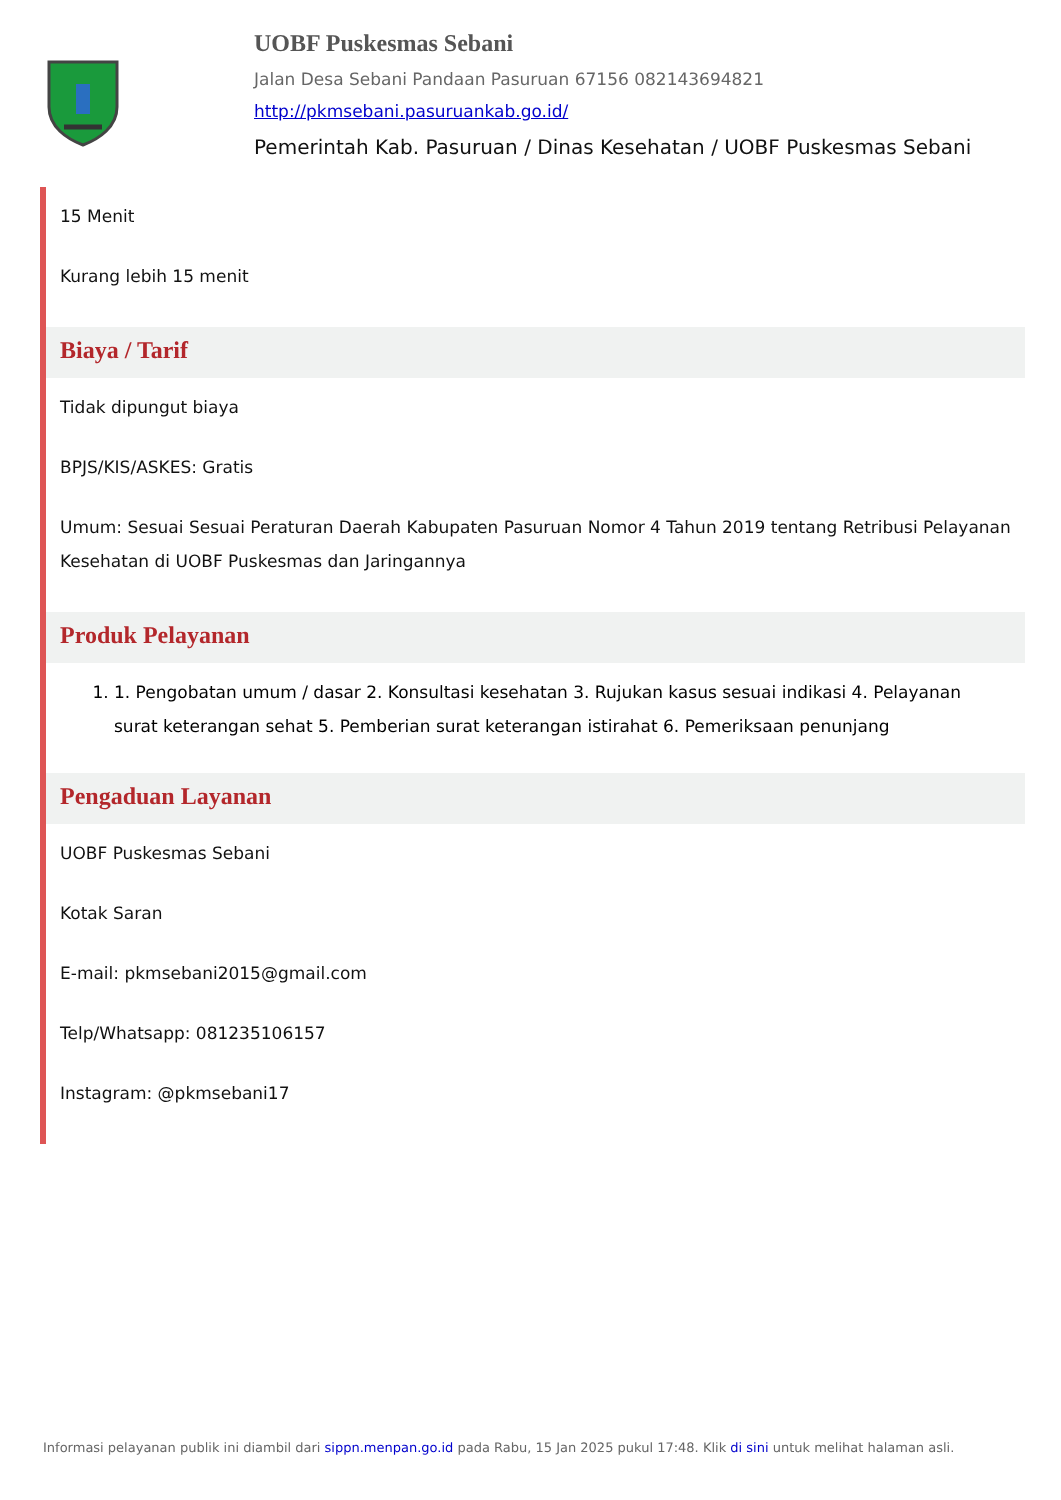UOBF Puskesmas Sebani
Jalan Desa Sebani Pandaan Pasuruan 67156 082143694821
http://pkmsebani.pasuruankab.go.id/
Pemerintah Kab. Pasuruan / Dinas Kesehatan / UOBF Puskesmas Sebani
15 Menit
Kurang lebih 15 menit
Biaya / Tarif
Tidak dipungut biaya
BPJS/KIS/ASKES: Gratis
Umum: Sesuai Sesuai Peraturan Daerah Kabupaten Pasuruan Nomor 4 Tahun 2019 tentang Retribusi Pelayanan Kesehatan di UOBF Puskesmas dan Jaringannya
Produk Pelayanan
1. 1. Pengobatan umum / dasar 2. Konsultasi kesehatan 3. Rujukan kasus sesuai indikasi 4. Pelayanan surat keterangan sehat 5. Pemberian surat keterangan istirahat 6. Pemeriksaan penunjang
Pengaduan Layanan
UOBF Puskesmas Sebani
Kotak Saran
E-mail: pkmsebani2015@gmail.com
Telp/Whatsapp: 081235106157
Instagram: @pkmsebani17
Informasi pelayanan publik ini diambil dari sippn.menpan.go.id pada Rabu, 15 Jan 2025 pukul 17:48. Klik di sini untuk melihat halaman asli.